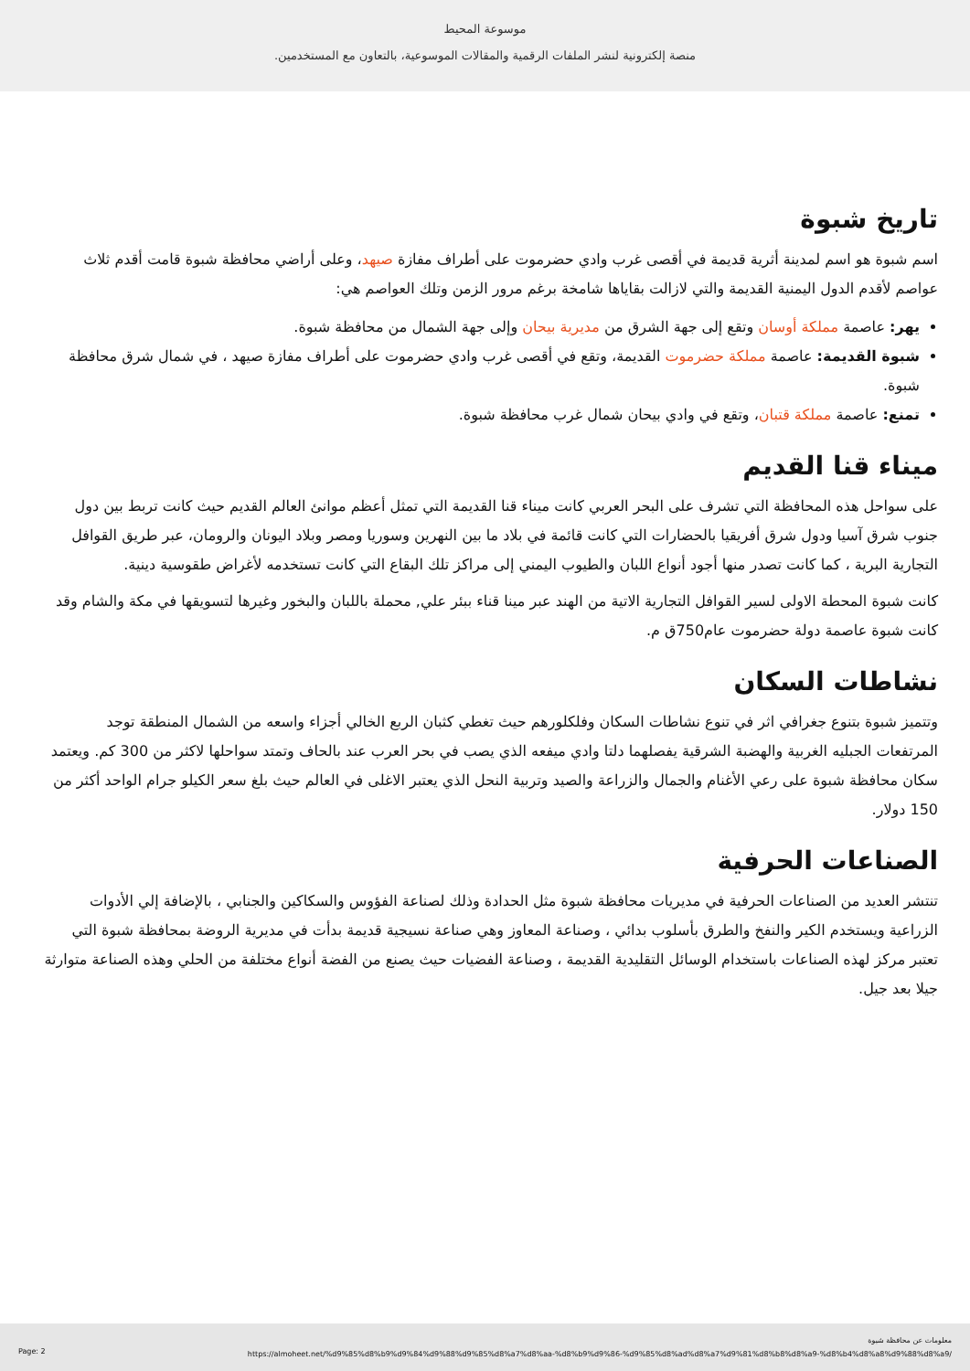موسوعة المحيط
منصة إلكترونية لنشر الملفات الرقمية والمقالات الموسوعية، بالتعاون مع المستخدمين.
تاريخ شبوة
اسم شبوة هو اسم لمدينة أثرية قديمة في أقصى غرب وادي حضرموت على أطراف مفازة صيهد، وعلى أراضي محافظة شبوة قامت أقدم ثلاث عواصم لأقدم الدول اليمنية القديمة والتي لازالت بقاياها شامخة برغم مرور الزمن وتلك العواصم هي:
يهر: عاصمة مملكة أوسان وتقع إلى جهة الشرق من مديرية بيحان وإلى جهة الشمال من محافظة شبوة.
شبوة القديمة: عاصمة مملكة حضرموت القديمة، وتقع في أقصى غرب وادي حضرموت على أطراف مفازة صيهد ، في شمال شرق محافظة شبوة.
تمنع: عاصمة مملكة قتبان، وتقع في وادي بيحان شمال غرب محافظة شبوة.
ميناء قنا القديم
على سواحل هذه المحافظة التي تشرف على البحر العربي كانت ميناء قنا القديمة التي تمثل أعظم موانئ العالم القديم حيث كانت تربط بين دول جنوب شرق آسيا ودول شرق أفريقيا بالحضارات التي كانت قائمة في بلاد ما بين النهرين وسوريا ومصر وبلاد اليونان والرومان، عبر طريق القوافل التجارية البرية ، كما كانت تصدر منها أجود أنواع اللبان والطيوب اليمني إلى مراكز تلك البقاع التي كانت تستخدمه لأغراض طقوسية دينية.
كانت شبوة المحطة الاولى لسير القوافل التجارية الاتية من الهند عبر مينا قناء ببئر علي, محملة باللبان والبخور وغيرها لتسويقها في مكة والشام وقد كانت شبوة عاصمة دولة حضرموت عام750ق م.
نشاطات السكان
وتتميز شبوة بتنوع جغرافي اثر في تنوع نشاطات السكان وفلكلورهم حيث تغطي كثبان الربع الخالي أجزاء واسعه من الشمال المنطقة توجد المرتفعات الجبليه الغربية والهضبة الشرقية يفصلهما دلتا وادي ميفعه الذي يصب في بحر العرب عند بالحاف وتمتد سواحلها لاكثر من 300 كم. ويعتمد سكان محافظة شبوة على رعي الأغنام والجمال والزراعة والصيد وتربية النحل الذي يعتبر الاغلى في العالم حيث بلغ سعر الكيلو جرام الواحد أكثر من 150 دولار.
الصناعات الحرفية
تنتشر العديد من الصناعات الحرفية في مديريات محافظة شبوة مثل الحدادة وذلك لصناعة الفؤوس والسكاكين والجنابي ، بالإضافة إلي الأدوات الزراعية ويستخدم الكير والنفخ والطرق بأسلوب بدائي ، وصناعة المعاوز وهي صناعة نسيجية قديمة بدأت في مديرية الروضة بمحافظة شبوة التي تعتبر مركز لهذه الصناعات باستخدام الوسائل التقليدية القديمة ، وصناعة الفضيات حيث يصنع من الفضة أنواع مختلفة من الحلي وهذه الصناعة متوارثة جيلا بعد جيل.
Page: 2
معلومات عن محافظة شبوة
https://almoheet.net/%d9%85%d8%b9%d9%84%d9%88%d9%85%d8%a7%d8%aa-%d8%b9%d9%86-%d9%85%d8%ad%d8%a7%d9%81%d8%b8%d8%a9-%d8%b4%d8%a8%d9%88%d8%a9/